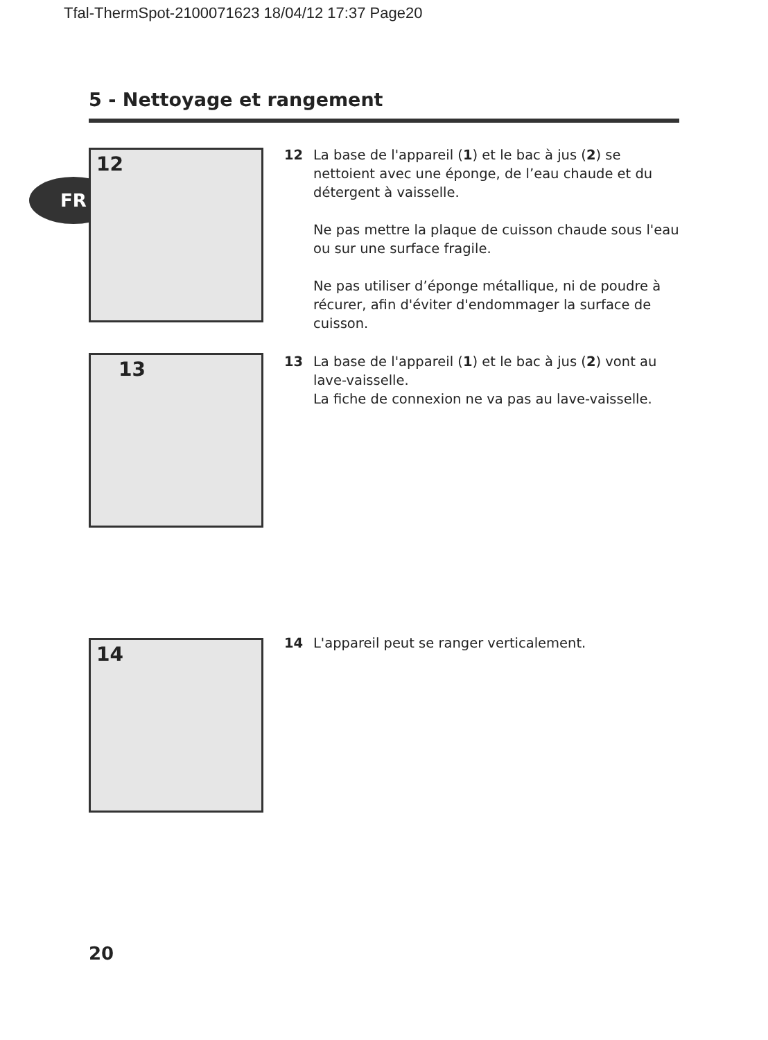Tfal-ThermSpot-2100071623 18/04/12 17:37 Page20
5 - Nettoyage et rangement
FR
12
12 La base de l'appareil (1) et le bac à jus (2) se nettoient avec une éponge, de l’eau chaude et du détergent à vaisselle.
Ne pas mettre la plaque de cuisson chaude sous l'eau ou sur une surface fragile.
Ne pas utiliser d’éponge métallique, ni de poudre à récurer, afin d'éviter d'endommager la surface de cuisson.
13
13 La base de l'appareil (1) et le bac à jus (2) vont au lave-vaisselle.
La fiche de connexion ne va pas au lave-vaisselle.
14
14 L'appareil peut se ranger verticalement.
20